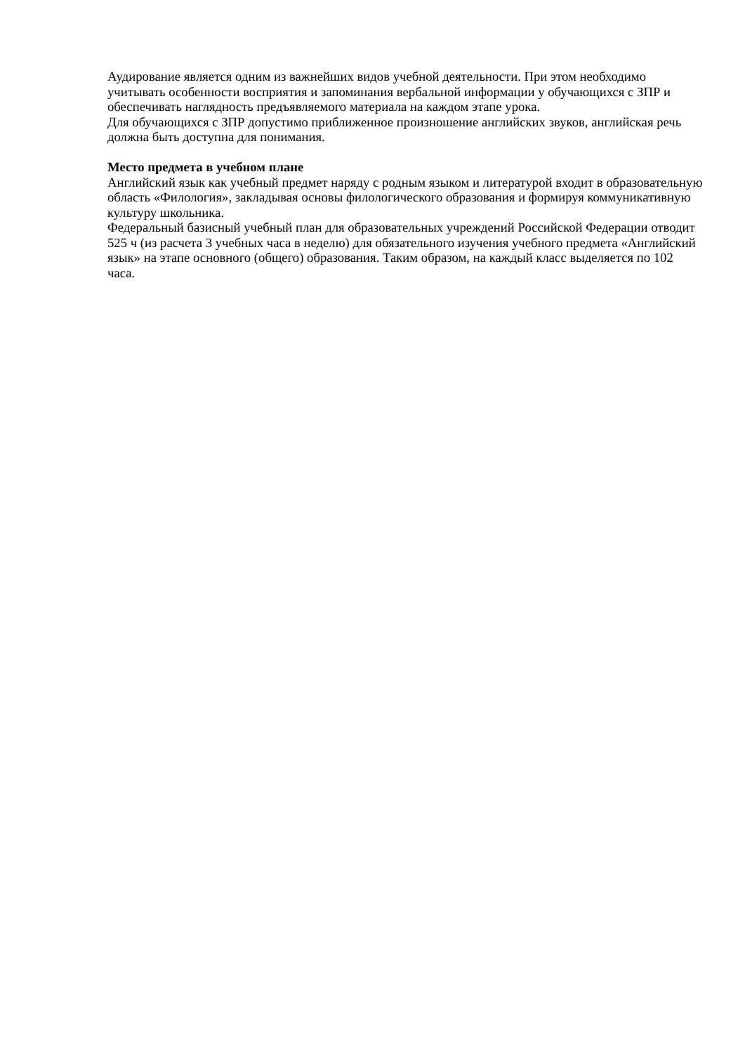Аудирование является одним из важнейших видов учебной деятельности. При этом необходимо учитывать особенности восприятия и запоминания вербальной информации у обучающихся с ЗПР и обеспечивать наглядность предъявляемого материала на каждом этапе урока.
Для обучающихся с ЗПР допустимо приближенное произношение английских звуков, английская речь должна быть доступна для понимания.
Место предмета в учебном плане
Английский язык как учебный предмет наряду с родным языком и литературой входит в образовательную область «Филология», закладывая основы филологического образования и формируя коммуникативную культуру школьника.
Федеральный базисный учебный план для образовательных учреждений Российской Федерации отводит 525 ч (из расчета 3 учебных часа в неделю) для обязательного изучения учебного предмета «Английский язык» на этапе основного (общего) образования. Таким образом, на каждый класс выделяется по 102 часа.